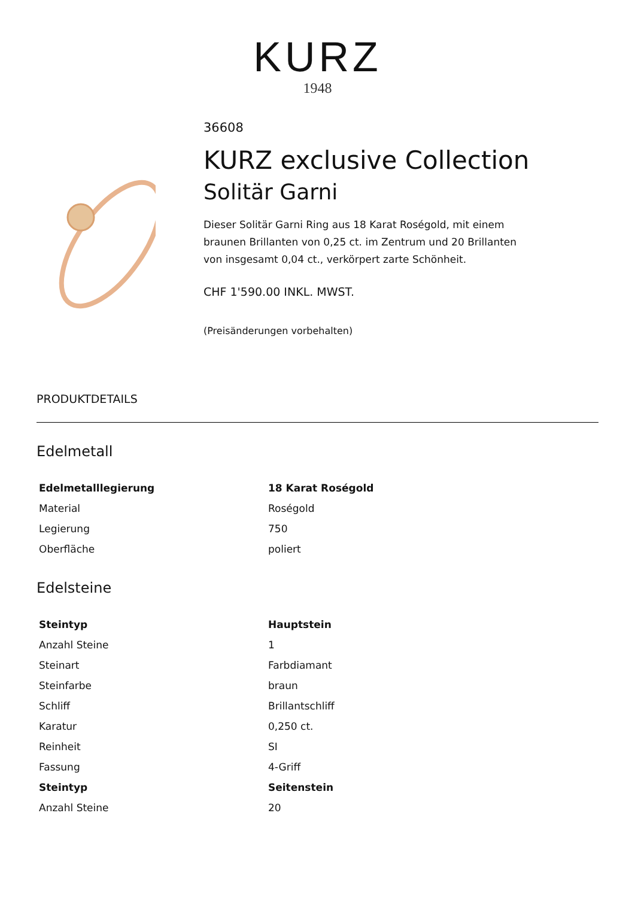KURZ
1948
36608
KURZ exclusive Collection
Solitär Garni
Dieser Solitär Garni Ring aus 18 Karat Roségold, mit einem braunen Brillanten von 0,25 ct. im Zentrum und 20 Brillanten von insgesamt 0,04 ct., verkörpert zarte Schönheit.
CHF 1'590.00 INKL. MWST.
(Preisänderungen vorbehalten)
PRODUKTDETAILS
Edelmetall
| Edelmetalllegierung | 18 Karat Roségold |
| --- | --- |
| Material | Roségold |
| Legierung | 750 |
| Oberfläche | poliert |
Edelsteine
| Steintyp | Hauptstein |
| --- | --- |
| Anzahl Steine | 1 |
| Steinart | Farbdiamant |
| Steinfarbe | braun |
| Schliff | Brillantschliff |
| Karatur | 0,250 ct. |
| Reinheit | SI |
| Fassung | 4-Griff |
| Steintyp | Seitenstein |
| Anzahl Steine | 20 |